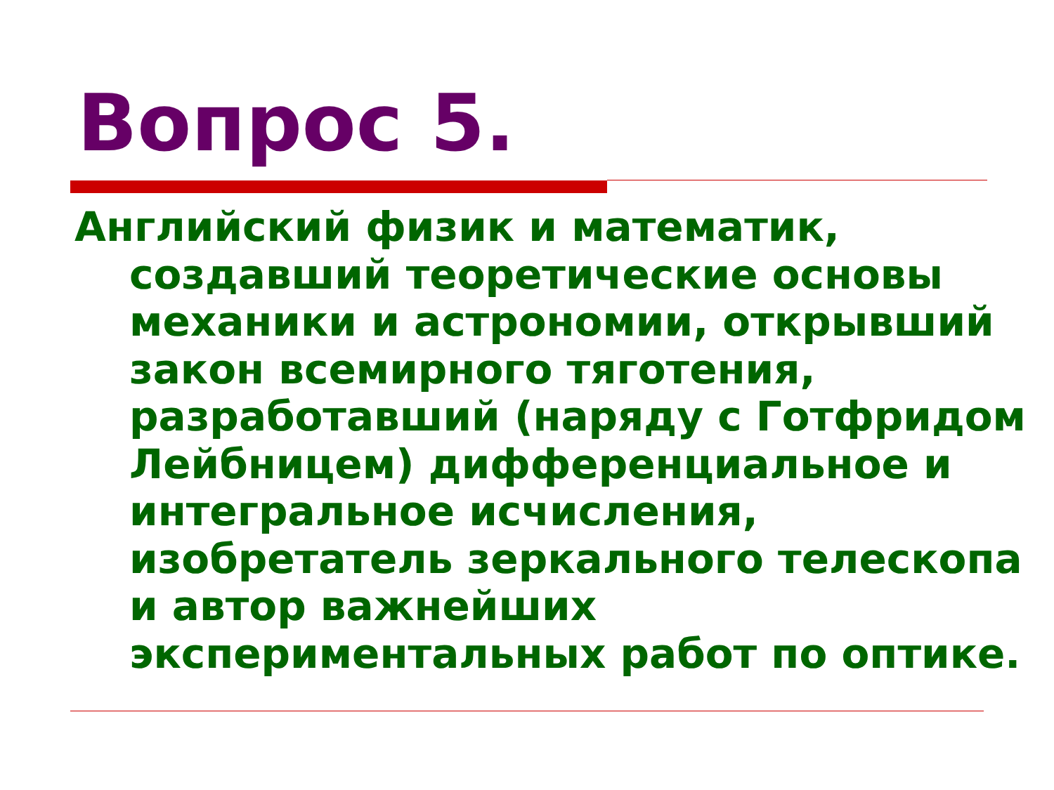Вопрос 5.
Английский физик и математик, создавший теоретические основы механики и астрономии, открывший закон всемирного тяготения, разработавший (наряду с Готфридом Лейбницем) дифференциальное и интегральное исчисления, изобретатель зеркального телескопа и автор важнейших экспериментальных работ по оптике.